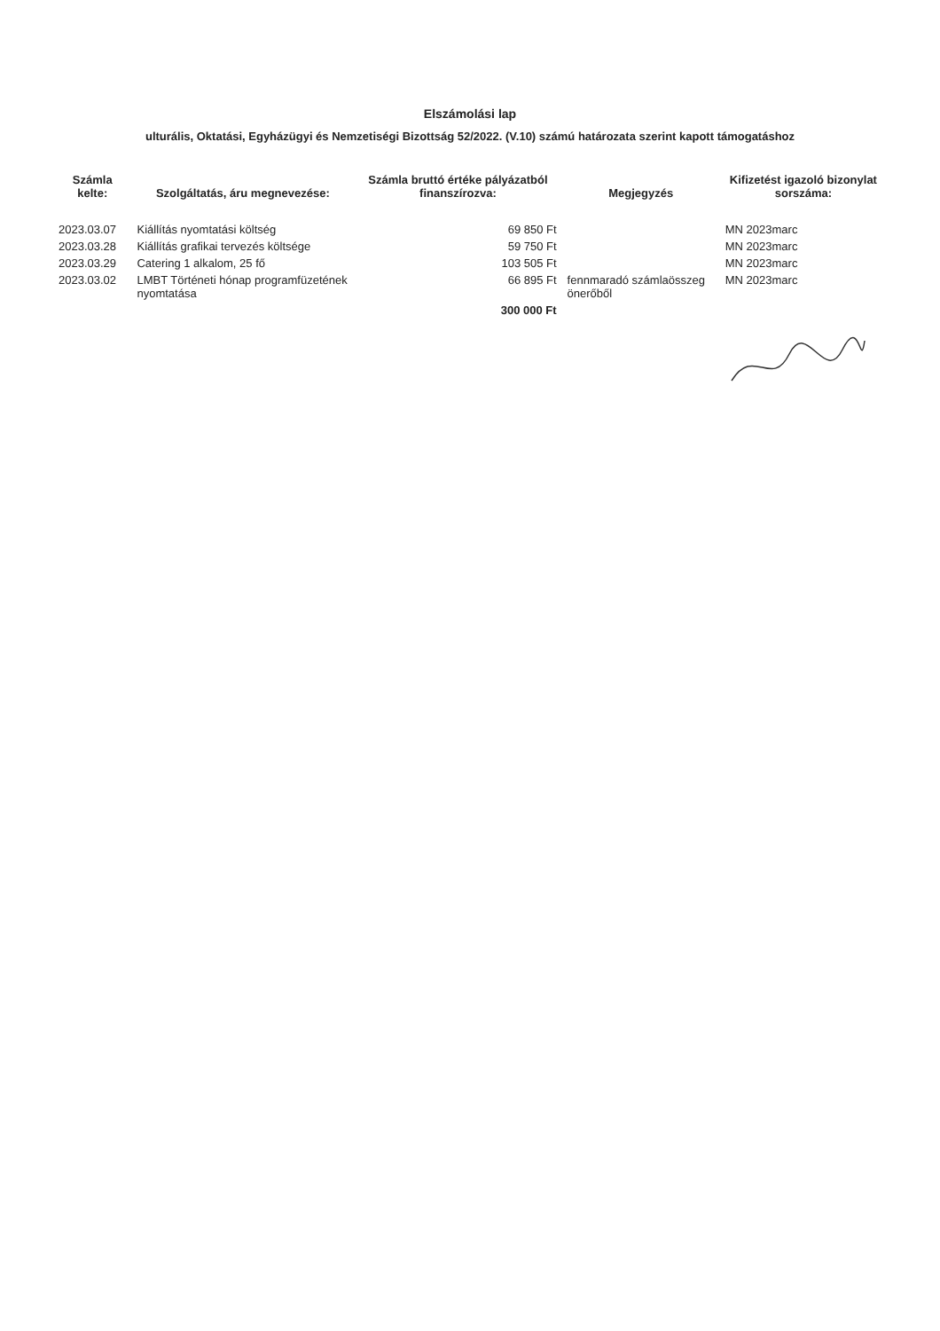Elszámolási lap
ulturális, Oktatási, Egyházügyi és Nemzetiségi Bizottság 52/2022. (V.10) számú határozata szerint kapott támogatáshoz
| Számla kelte: | Szolgáltatás, áru megnevezése: | Számla bruttó értéke pályázatból finanszírozva: | Megjegyzés | Kifizetést igazoló bizonylat sorszáma: |
| --- | --- | --- | --- | --- |
| 2023.03.07 | Kiállítás nyomtatási költség | 69 850 Ft | | MN 2023marc |
| 2023.03.28 | Kiállítás grafikai tervezés költsége | 59 750 Ft | | MN 2023marc |
| 2023.03.29 | Catering 1 alkalom, 25 fő | 103 505 Ft | | MN 2023marc |
| 2023.03.02 | LMBT Történeti hónap programfüzetének nyomtatása | 66 895 Ft | fennmaradó számlaösszeg önerőből | MN 2023marc |
| | | 300 000 Ft | | |